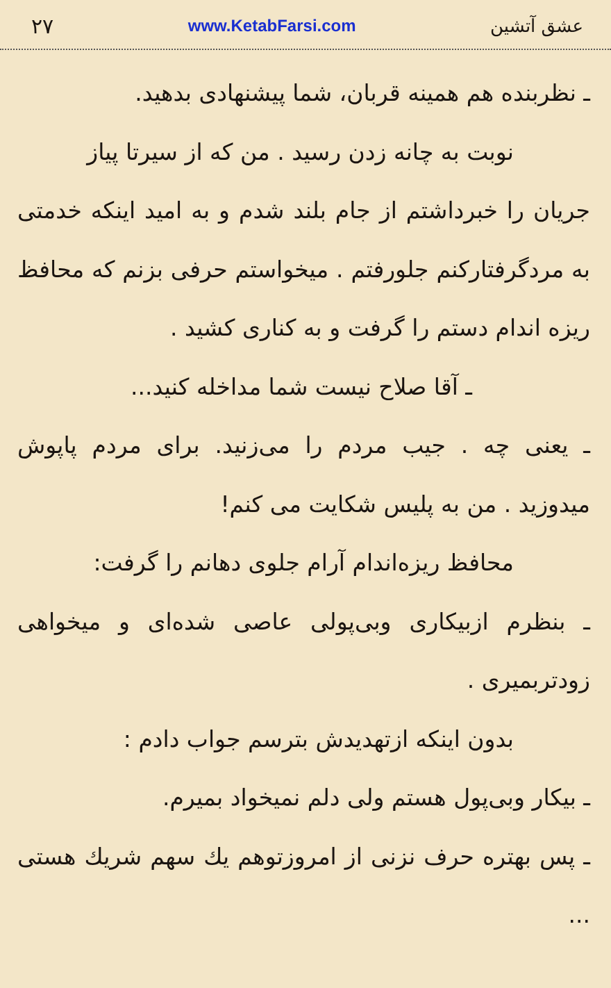۲۷ www.KetabFarsi.com عشق آتشین
ـ نظربنده هم همینه قربان، شما پیشنهادی بدهید.
نوبت به چانه زدن رسید . من که از سیرتا پیاز
جریان را خبرداشتم از جام بلند شدم و به امید اینکه خدمتی به مردگرفتارکنم جلورفتم . میخواستم حرفی بزنم که محافظ ریزه اندام دستم را گرفت و به کناری کشید .
ـ آقا صلاح نیست شما مداخله کنید...
ـ یعنی چه . جیب مردم را می‌زنید. برای مردم پاپوش میدوزید . من به پلیس شکایت می کنم!
محافظ ریزه‌اندام آرام جلوی دهانم را گرفت:
ـ بنظرم ازبیکاری وبی‌پولی عاصی شده‌ای و میخواهی زودتربمیری .
بدون اینکه ازتهدیدش بترسم جواب دادم :
ـ بیکار وبی‌پول هستم ولی دلم نمیخواد بمیرم.
ـ پس بهتره حرف نزنی از امروزتوهم یك سهم شریك هستی ...